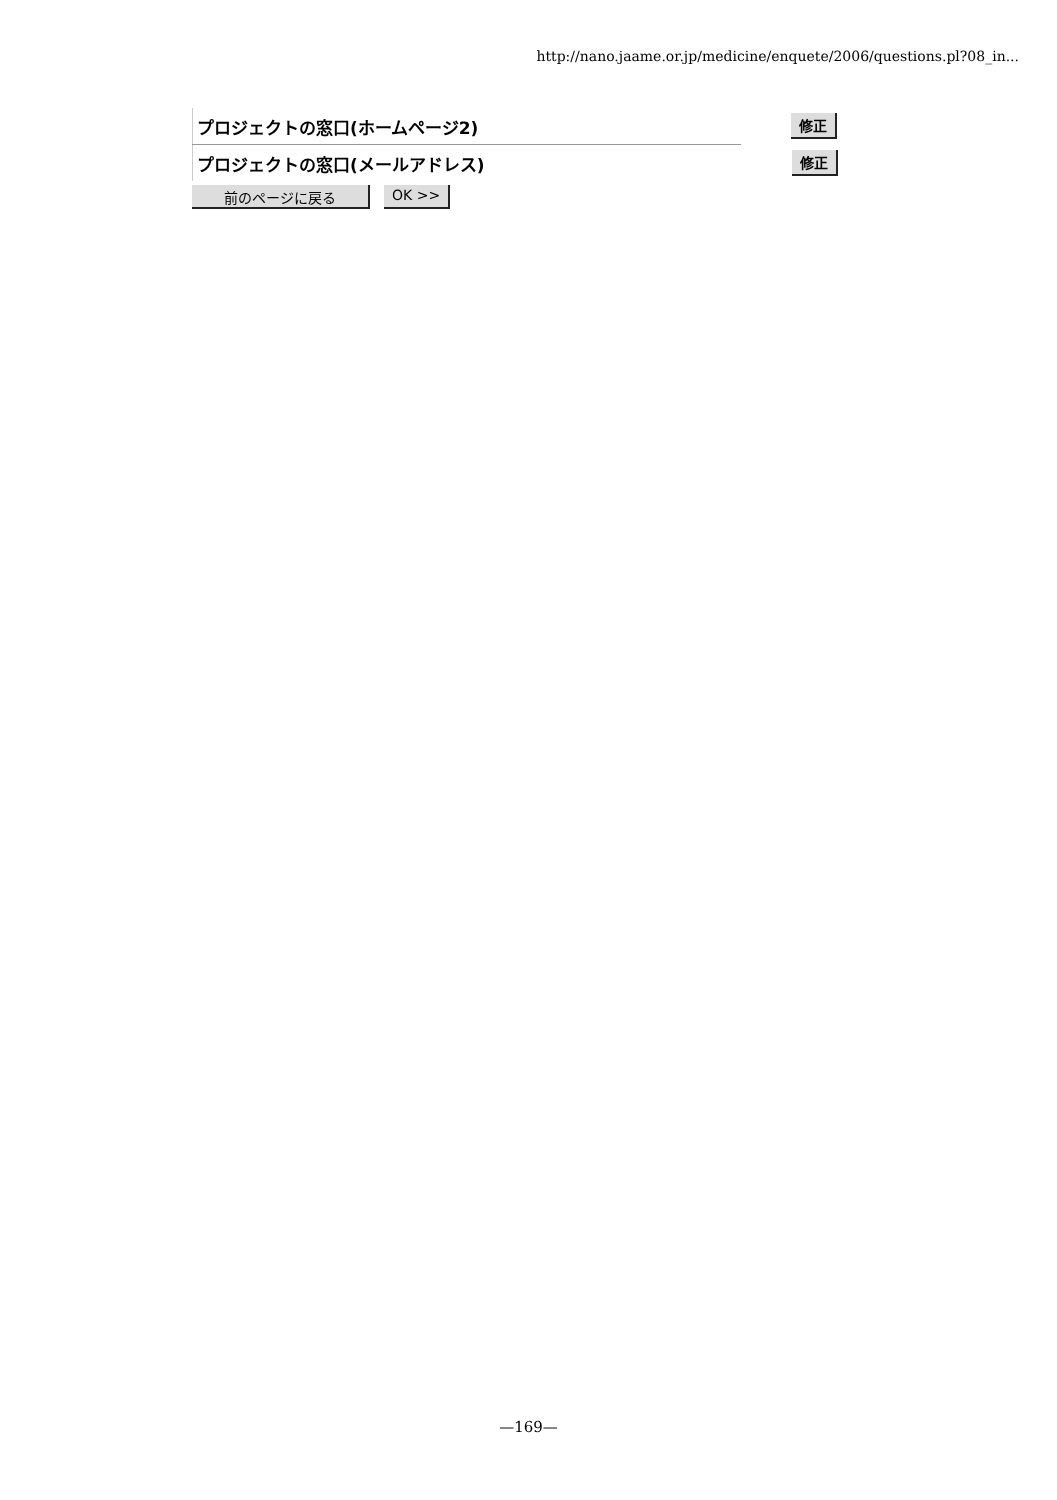http://nano.jaame.or.jp/medicine/enquete/2006/questions.pl?08_in...
| プロジェクトの窓口(ホームページ2) | 修正 |
| プロジェクトの窓口(メールアドレス) | 修正 |
前のページに戻る OK >>
—169—